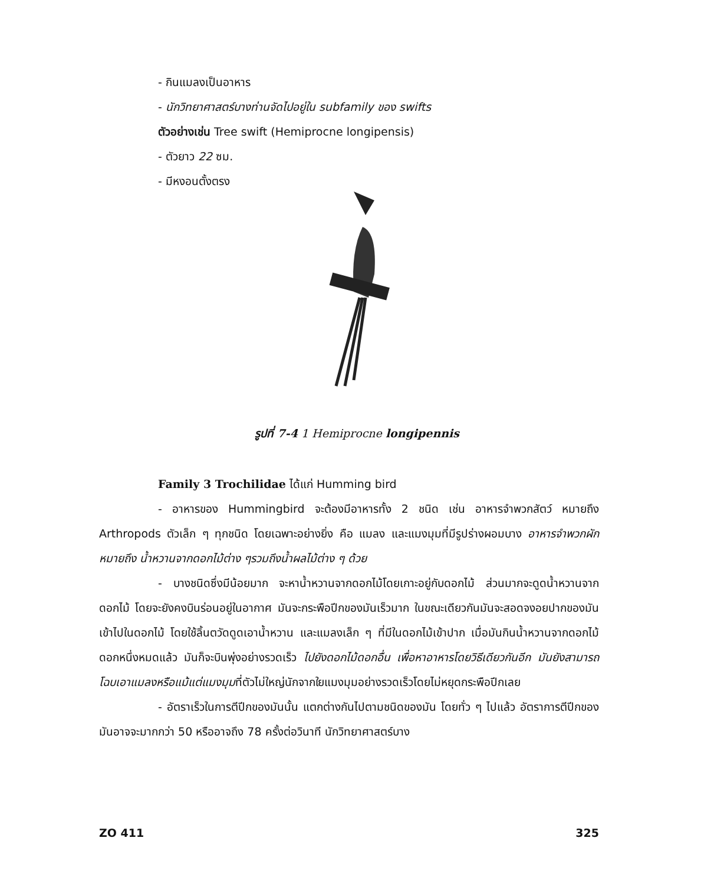- กินแมลงเป็นอาหาร
- นักวิทยาศาสตร์บางท่านจัดไปอยู่ใน subfamily ของ swifts
ตัวอย่างเช่น Tree swift (Hemiprocne longipensis)
- ตัวยาว 22 ซม.
- มีหงอนตั้งตรง
รูปที่ 7-4 1 Hemiprocne longipennis
Family 3 Trochilidae ได้แก่ Humming bird
- อาหารของ Hummingbird จะต้องมีอาหารทั้ง 2 ชนิด เช่น อาหารจำพวกสัตว์ หมายถึง Arthropods ตัวเล็ก ๆ ทุกชนิด โดยเฉพาะอย่างยิ่ง คือ แมลง และแมงมุมที่มีรูปร่างผอมบาง อาหารจำพวกผัก หมายถึง น้ำหวานจากดอกไม้ต่าง ๆรวมถึงน้ำผลไม้ต่าง ๆ ด้วย
- บางชนิดซึ่งมีน้อยมาก จะหาน้ำหวานจากดอกไม้โดยเกาะอยู่กับดอกไม้ ส่วนมากจะดูดน้ำหวานจากดอกไม้ โดยจะยังคงบินร่อนอยู่ในอากาศ มันจะกระพือปีกของมันเร็วมาก ในขณะเดียวกันมันจะสอดจงอยปากของมันเข้าไปในดอกไม้ โดยใช้ลิ้นตวัดดูดเอาน้ำหวาน และแมลงเล็ก ๆ ที่มีในดอกไม้เข้าปาก เมื่อมันกินน้ำหวานจากดอกไม้ดอกหนึ่งหมดแล้ว มันก็จะบินพุ่งอย่างรวดเร็ว ไปยังดอกไม้ดอกอื่น เพื่อหาอาหารโดยวิธีเดียวกันอีก มันยังสามารถโฉบเอาแมลงหรือแม้แต่แมงมุมที่ตัวไม่ใหญ่นักจากใยแมงมุมอย่างรวดเร็วโดยไม่หยุดกระพือปีกเลย
- อัตราเร็วในการตีปีกของมันนั้น แตกต่างกันไปตามชนิดของมัน โดยทั่ว ๆ ไปแล้ว อัตราการตีปีกของมันอาจจะมากกว่า 50 หรืออาจถึง 78 ครั้งต่อวินาที นักวิทยาศาสตร์บาง
ZO 411 325